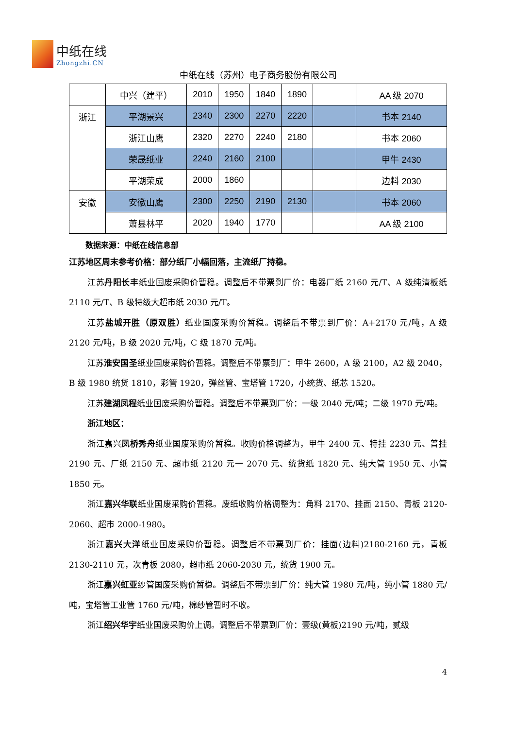中纸在线
Zhongzhi.CN
中纸在线（苏州）电子商务股份有限公司
| | 中兴（建平） | 2010 | 1950 | 1840 | 1890 | | AA 级 2070 |
| 浙江 | 平湖景兴 | 2340 | 2300 | 2270 | 2220 | | 书本 2140 |
| | 浙江山鹰 | 2320 | 2270 | 2240 | 2180 | | 书本 2060 |
| | 荣晟纸业 | 2240 | 2160 | 2100 | | | 甲牛 2430 |
| | 平湖荣成 | 2000 | 1860 | | | | 边料 2030 |
| 安徽 | 安徽山鹰 | 2300 | 2250 | 2190 | 2130 | | 书本 2060 |
| | 萧县林平 | 2020 | 1940 | 1770 | | | AA 级 2100 |
数据来源：中纸在线信息部
江苏地区周末参考价格：部分纸厂小幅回落，主流纸厂持稳。
江苏丹阳长丰纸业国废采购价暂稳。调整后不带票到厂价：电器厂纸 2160 元/T、A 级纯清板纸 2110 元/T、B 级特级大超市纸 2030 元/T。
江苏盐城开胜（原双胜）纸业国废采购价暂稳。调整后不带票到厂价：A+2170 元/吨，A 级 2120 元/吨，B 级 2020 元/吨，C 级 1870 元/吨。
江苏淮安国圣纸业国废采购价暂稳。调整后不带票到厂：甲牛 2600，A 级 2100，A2 级 2040，B 级 1980 统货 1810，彩管 1920，弹丝管、宝塔管 1720，小统货、纸芯 1520。
江苏建湖凤程纸业国废采购价暂稳。调整后不带票到厂价：一级 2040 元/吨；二级 1970 元/吨。
浙江地区：
浙江嘉兴凤桥秀舟纸业国废采购价暂稳。收购价格调整为，甲牛 2400 元、特挂 2230 元、普挂 2190 元、厂纸 2150 元、超市纸 2120 元一 2070 元、统货纸 1820 元、纯大管 1950 元、小管 1850 元。
浙江嘉兴华联纸业国废采购价暂稳。废纸收购价格调整为：角料 2170、挂面 2150、青板 2120-2060、超市 2000-1980。
浙江嘉兴大洋纸业国废采购价暂稳。调整后不带票到厂价：挂面(边料)2180-2160 元，青板 2130-2110 元，次青板 2080，超市纸 2060-2030 元，统货 1900 元。
浙江嘉兴虹亚纱管国废采购价暂稳。调整后不带票到厂价：纯大管 1980 元/吨，纯小管 1880 元/吨，宝塔管工业管 1760 元/吨，棉纱管暂时不收。
浙江绍兴华宇纸业国废采购价上调。调整后不带票到厂价：壹级(黄板)2190 元/吨，贰级
4